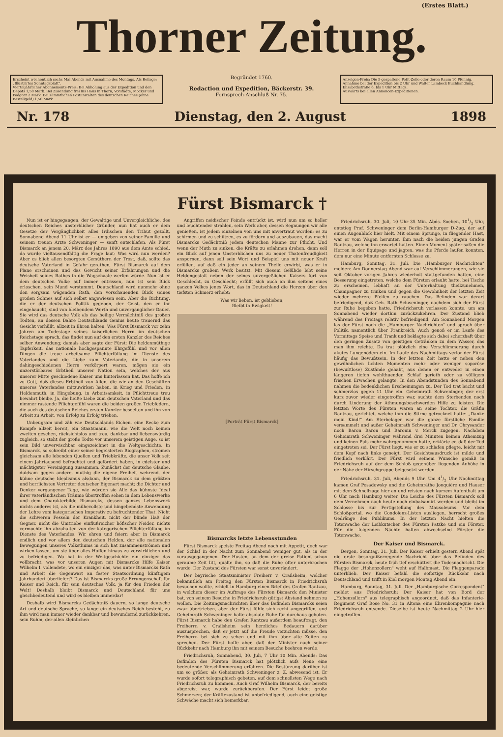(Erstes Blatt.)
Thorner Zeitung.
Erscheint wöchentlich sechs Mal Abends mit Ausnahme des Montags. Als Beilage: „Illustrirtes Sonntagsblatt".
Vierteljährlicher Abonnements-Preis: Bei Abholung aus der Expedition und den Depots 1,50 Mark. Bei Zusendung frei ins Haus in Thorn, Vorstädte, Mocker und Podgorz 2 Mark. Bei sämmtlichen Postanstalten des deutschen Reiches (ohne Bestellgeld) 1,50 Mark.
Begründet 1760.
Redaction und Expedition, Bäckerstr. 39.
Fernsprech-Anschluß Nr. 75.
Anzeigen-Preis: Die 5-gespaltene Petit-Zeile oder deren Raum 10 Pfennig.
Annahme bei der Expedition bis 2 Uhr und Walter Lambeck Buchhandlung, Elisabethstraße 6, bis 1 Uhr Mittags.
Auswärts bei allen Annoncen-Expeditionen.
Nr. 178 Dienstag, den 2. August 1898
Fürst Bismarck †
Nun ist er hingegangen, der Gewaltige und Unvergleichliche, des deutschen Reiches unsterblicher Gründer, nun hat auch er dem Gesetze der Vergänglichkeit alles Irdischen den Tribut gezollt, Sonnabend Abend 11 Uhr ist er — umgeben von seiner Familie und seinem treuen Arzte Schweninger — sanft entschlafen. Als Fürst Bismarck an jenem 20. März des Jahres 1890 aus dem Amte schied, da wurde vieltausendfältig die Frage laut: Was wird nun werden? Aber es blieb allen besorgten Gemüthern der Trost, daß, sollte das deutsche Vaterland in Gefahr gerathen, Fürst Bismarck auf dem Plane erscheinen und das Gewicht seiner Erfahrungen und die Weisheit seines Rathes in die Wagschaale werfen würde. Nun ist er dem deutschen Volke auf immer entrissen, nun ist sein Blick erloschen, sein Mund verstummt. Deutschland wird nunmehr ohne den sorgsam wägenden Rath, den vorschauenden Blick seines großen Sohnes auf sich selbst angewiesen sein. Aber die Richtung, die er der deutschen Politik gegeben, der Geist, den er ihr eingehaucht, sind von bleibendem Werth und unvergänglicher Dauer. Sie wird das deutsche Volk als das heilige Vermächtniß des großen Todten, an dessen Bahre Deutschlands Genius heute trauernd das Gesicht verhüllt, allzeit in Ehren halten. Was Fürst Bismarck vor zehn Jahren am Todestage seines kaiserlichen Herrn im deutschen Reichstage sprach, das findet nun auf den ersten Kanzler des Reiches selber Anwendung; damals aber sagte der Fürst: Die heldenmüthige Tapferkeit, das nationale hochgespannte Ehrgefühl und vor allen Dingen die treue arbeitsame Pflichterfüllung im Dienste des Vaterlandes und die Liebe zum Vaterlande, die in unserem dahingeschiedenen Herrn verkörpert waren, mögen sie ein unzerstörbares Erbtheil unserer Nation sein, welches der aus unserer Mitte geschiedene Kaiser uns hinterlassen hat. Das hoffe ich zu Gott, daß dieses Erbtheil von Allen, die wir an den Geschäften unseres Vaterlandes mitzuwirken haben, in Krieg und Frieden, in Heldenmuth, in Hingebung, in Arbeitsamkeit, in Pflichttreue treu bewahrt bleibe. Ja, die heiße Liebe zum deutschen Vaterland und das nimmer rastende Pflichtgefühl waren die beiden großen Triebfedern, die auch des deutschen Reiches ersten Kanzler beseelten und ihn von Arbeit zu Arbeit, von Erfolg zu Erfolg trieben.
Unbeugsam und zäh wie Deutschlands Eichen, eine Recke zum Kampfe allzeit bereit, ein Staatsmann, wie die Welt noch keinen zweiten gesehen, rücksichtslos und treu, dankbar und liebenswürdig zugleich, so steht der große Todte vor unserem geistigen Auge, so ist sein Bild unverwischbar eingezeichnet in die Weltgeschichte. In Bismarck, so schreibt einer seiner begeisterten Biographen, strömen gleichsam alle lebenden Quellen und Triebkräfte, die unser Volk seit einem Jahrtausend befruchtet und gefördert haben, in edelster und mächtigster Vereinigung zusammen. Zunächst der deutsche Glaube, duldsam gegen andere, muthig die eigene Freiheit wehrend, der kühne deutsche Idealismus alsdann, der Bismarck zu dem größten und herrlichsten Vertreter deutscher Eigenart macht; die Dichter und Denker vergangener Tage, wie würden sie Alle das kühnste Ideal ihrer vaterländischen Träume übertroffen sehen in dem Lebenswerke und dem Charakterbilde Bismarcks, dessen ganzes Lebenswerk nichts anderes ist, als die mühevollste und hingebendste Anwendung der Lehre vom kategorischen Imperativ zu befruchtender That. Nicht die schweren Fesseln der Krankheit, nicht der blinde Haß der Gegner, nicht die Umtriebe einflußreicher höfischer Neider, nichts vermochte ihn abzuhalten von der kategorischen Pflichterfüllung im Dienste des Vaterlandes. Wir ehren und feiern aber in Bismarck endlich und vor allem den deutschen Helden, der alle nationalen Bewegungen unseres Volksthums in sich hat zusammenströmen und wirken lassen, um sie über alles Hoffen hinaus zu verwirklichen und zu befriedigen. Wo hat in der Weltgeschichte ein einziger das vollbracht, was vor unseren Augen mit Bismarcks Hilfe Kaiser Wilhelm I. vollendete, wo ein einziger das, was unter Bismarcks Rath und Arbeit die Gegenwart an fester Staatsordnung künftigem Jahrhundert überliefert? Das ist Bismarcks große Errungenschaft für Kaiser und Reich, für sein deutsches Volk, ja für den Frieden der Welt! Deshalb bleibt Bismarck und Deutschland für uns gleichbedeutend und wird es bleiben immerdar!
Deshalb wird Bismarcks Gedächtniß dauern, so lange deutsche Art und deutsche Sprache, so lange ein deutsches Reich besteht, zu ihm wird man immer wieder dankbar und bewundernd zurückkehren, sein Ruhm, der allen kleinlichen
Angriffen neidischer Feinde entrückt ist, wird nun um so heller und leuchtender strahlen, sein Werk aber, dessen Segnungen wir alle genießen, ist jedem einzelnen von uns mit anvertraut worden; es zu schirmen und zu schützen, es zu fördern und auszubauen, das macht Bismarcks Gedächtniß jedem deutschen Manne zur Pflicht. Und wenn der Muth zu sinken, die Kräfte zu erlahmen drohen, dann soll ein Blick auf jenen Unsterblichen uns zu neuer Thatenfreudigkeit anspornen, dann soll sein Wort und Beispiel uns mit neuer Kraft erfüllen, auf daß ein jeder an seinem Theile erwirbt, was er in Bismarcks großem Werk besitzt. Mit diesem Gelübde lebt seine Heldengestalt neben der seines unvergeßlichen Kaisers fort von Geschlecht, zu Geschlecht; erfüllt sich auch an ihm seitens eines ganzen Volkes jenes Wort, das in Deutschland die Herzen über den tiefsten Schmerz erhebt:
Was wir lieben, ist geblieben,
Bleibt in Ewigkeit!
[Porträt Fürst Bismarck]
Bismarcks letzte Lebensstunden
Fürst Bismarck speiste Freitag Abend noch mit Appetit, doch war der Schlaf in der Nacht zum Sonnabend weniger gut, als in der vorausgegangenen. Der Husten, an dem der greise Patient schon geraume Zeit litt, quälte ihn, so daß die Ruhe öfter unterbrochen wurde. Der Zustand des Fürsten war sonst unverändert.
Der bayrische Staatsminister Freiherr v. Crailsheim, welcher bekanntlich am Freitag den Fürsten Bismarck in Friedrichsruh besuchen wollte, erhielt in Hamburg einen Brief des Grafen Rantzau, in welchem dieser im Auftrage des Fürsten Bismarck den Minister bat, von seinem Besuche in Friedrichsruh gütigst Abstand nehmen zu wollen. Die Zeitungsnachrichten über das Befinden Bismarcks seien zwar übertrieben, aber der Fürst fühle sich recht angegriffen, und Geheimrath Schweninger halte absolute Ruhe für durchaus geboten. Fürst Bismarck habe den Grafen Rantzau außerdem beauftragt, den Freiherrn v. Crailsheim sein herzliches Bedauern darüber auszusprechen, daß er jetzt auf die Freude verzichten müsse, den Freiherrn bei sich zu sehen und mit ihm über alte Zeiten zu sprechen. Der Fürst hoffe aber, daß der Minister nach seiner Rückkehr nach Hamburg ihn mit seinem Besuche beehren werde.
Friedrichsruh, Sonnabend, 30. Juli, 7 Uhr 10 Min. Abends: Das Befinden des Fürsten Bismarck hat plötzlich aufs Neue eine bedeutende Verschlimmerung erfahren. Die Bestürzung darüber ist um so größer, als Geheimrath Schweninger z. Z. abwesend ist. Er wurde sofort telegraphisch gebeten, auf dem schnellsten Wege nach Friedrichsruh zu kommen. Auch Graf Wilhelm Bismarck, der bereits abgereist war, wurde zurückberufen. Der Fürst leidet große Schmerzen; der Kräftezustand ist unbefriedigend, auch eine geistige Schwäche macht sich bemerkbar.
Friedrichsruh, 30. Juli, 10 Uhr 35 Min. Abds. Soeben, 101/2 Uhr, entstieg Prof. Schweninger dem Berlin-Hamburger D-Zug, der auf einen Augenblick hier hielt. Mit einem Sprunge, in fliegender Hast, war er vom Wagen herunter. Ihm nach die beiden jungen Grafen Rantzau, welche ihn erwartet hatten. Einen Moment später saßen die Herren in der Equipage und jagten, was die Pferde laufen konnten, dem nur eine Minute entfernten Schlosse zu.
Hamburg, Sonntag, 31. Juli. Die „Hamburger Nachrichten" melden: Am Donnerstag Abend war auf Verschlimmerungen, wie sie seit Oktober vorigen Jahres wiederholt stattgefunden hatten, eine Besserung eingetreten, welche dem Fürsten erlaubt hatte, bei Tische zu erscheinen, lebhaft an der Unterhaltung theilzunehmen, Champagner zu trinken und gegen die Gewohnheit der letzten Zeit wieder mehrere Pfeifen zu rauchen. Das Befinden war derart befriedigend, daß Geh. Rath Schweninger, nachdem sich der Fürst zur Ruhe begeben hatte, Friedrichsruh verlassen konnte, um am Sonnabend wieder dorthin zurückzukehren. Der Zustand blieb während des Freitags relativ befriedigend. Am Sonnabend Morgen las der Fürst noch die „Hamburger Nachrichten" und sprach über Politik, namentlich über Frankreich. Auch genoß er im Laufe des Vormittags Speise und Trank und beklagte sich dabei scherzhaft über den geringen Zusatz von geistigen Getränken zu dem Wasser, das man ihm reichte. Da trat plötzlich eine Verschlimmerung durch akutes Lungenödem ein. Im Laufe des Nachmittags verlor der Fürst häufig das Bewußtsein. In der letzten Zeit hatte er neben den gewöhnlichen lichten Momenten mehr oder weniger soporöse (bewußtlose) Zustände gehabt, aus denen er entweder in einen längeren tiefen wohlthuenden Schlaf gerieth oder zu völligem frischen Erwachen gelangte. In den Abendstunden des Sonnabend nahmen die bedenklichen Erscheinungen zu. Der Tod trat leicht und schmerzlos gegen 11 Uhr ein. Geheimrath Schweninger, der erst kurz zuvor wieder eingetroffen war, suchte dem Sterbenden noch durch Linderung der Athmungsbeschwerden Hilfe zu leisten. Die letzten Worte des Fürsten waren an seine Tochter, die Gräfin Rantzau, gerichtet, welche ihm die Stirne getrocknet hatte: „Danke mein Kind!" Am Sterbelager war die ganze fürstliche Familie versammelt und außer Geheimrath Schweninger und Dr. Chrysander noch Baron Baron und Baronin v. Merck zugegen. Nachdem Geheimrath Schweninger während drei Minuten keinen Athemzug und keinen Puls mehr wahrgenommen hatte, erklärte er, daß der Tod eingetreten sei. Der Fürst liegt, wie er zu schlafen pflegte, leicht mit dem Kopf nach links geneigt. Der Gesichtsausdruck ist milde und friedlich verklärt. Der Fürst wird seinem Wunsche gemäß in Friedrichsruh auf der dem Schloß gegenüber liegenden Anhöhe in der Nähe der Hirschgruppe beigesetzt werden.
Friedrichsruh, 31. Juli, Abends 9 Uhr. Um 41/2 Uhr Nachmittag kamen Graf Posadowsky und die Geheimräthe Jonquière und Hauser mit dem Schnellzuge hier an und reisten nach kurzem Aufenthalt um 6 Uhr nach Hamburg weiter. Die Leiche des Fürsten Bismarck soll dem Vernehmen nach heute noch einbalsamirt werden und bleibt im Schlosse bis zur Fertigstellung des Mausoleums. Vor dem Schloßportal, wo die Condolenz-Listen ausliegen, herrscht großes Gedränge des Publikums. In der letzten Nacht hielten die Totenwache der Leibkutscher des Fürsten Patzke und ein Förster. Für die folgenden Nächte halten abwechselnd Förster die Totenwache.
Der Kaiser und Bismarck.
Bergen, Sonntag, 31. Juli. Der Kaiser erhielt gestern Abend spät die erste besorgnißerregende Nachricht über das Befinden des Fürsten Bismarck, heute früh tief erschüttert die Todesnachricht. Die Flagge der „Hohenzollern" weht auf Halbmast. Die Flaggenparade unterblieb. Der Kaiser befahl die sofortige Rückkehr nach Deutschland und trifft in Kiel morgen Montag Abend ein.
Hamburg, Sonntag, 31. Juli. Der „Hamburgische Correspondent" meldet aus Friedrichsruh: Der Kaiser hat von Bord der „Hohenzollern" aus telegraphisch angeordnet, daß das Infanterie-Regiment Graf Bose No. 31 in Altona eine Ehrenkompagnie nach Friedrichsruh entsende. Dieselbe ist heute Nachmittag 2 Uhr hier eingetroffen.